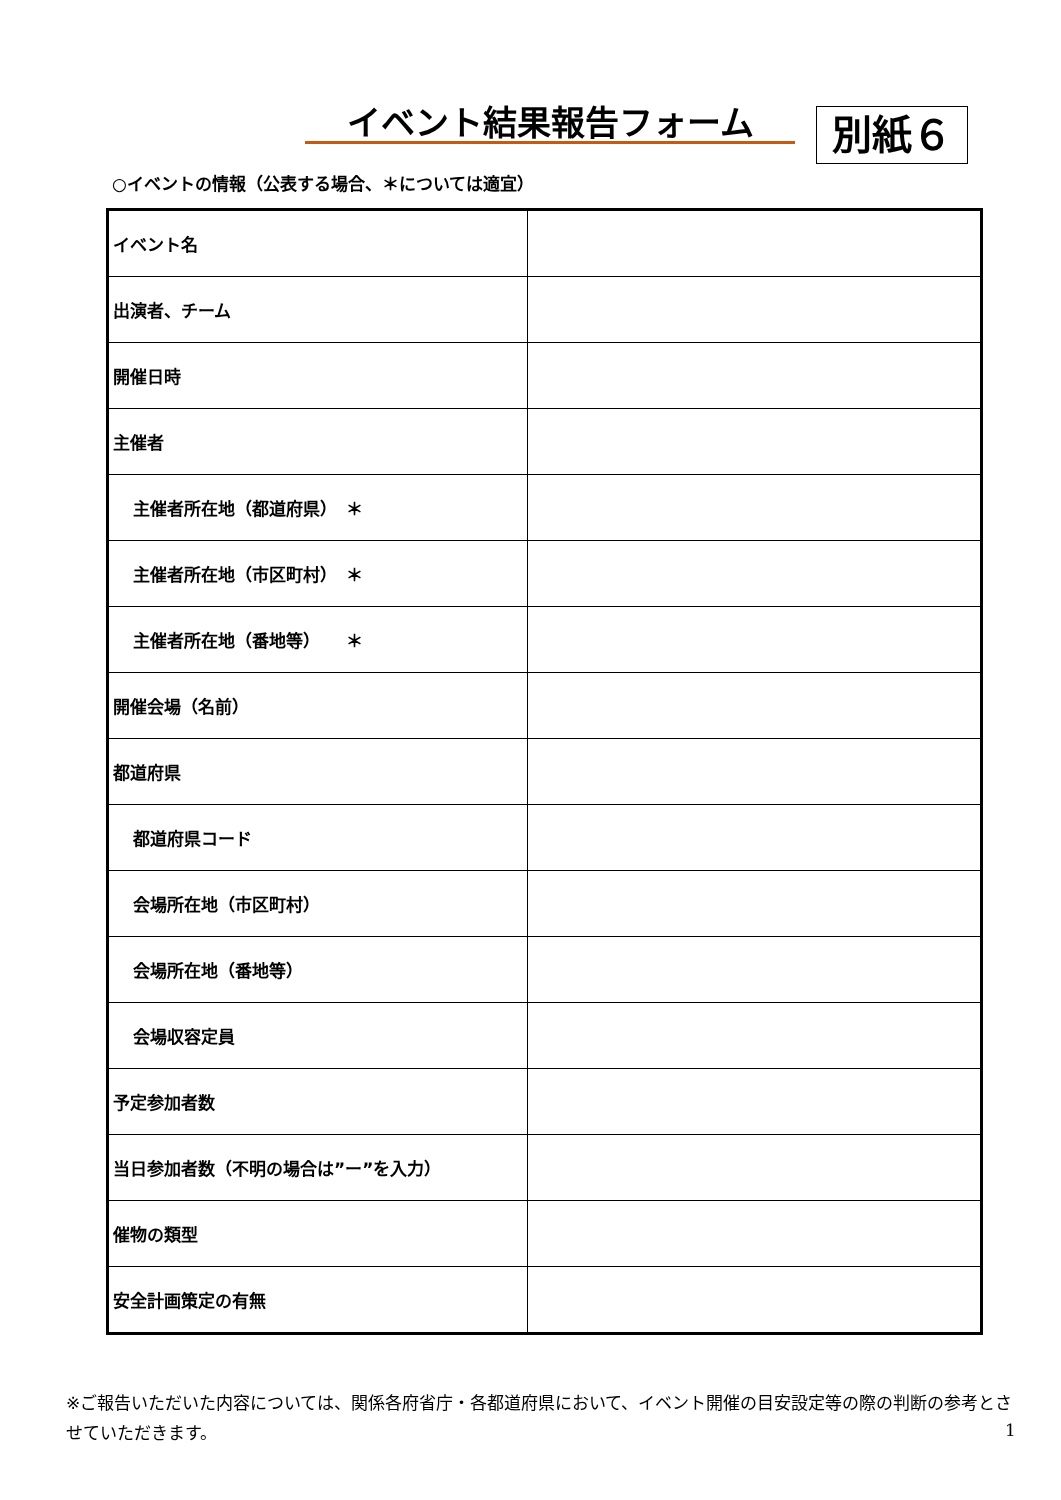イベント結果報告フォーム 別紙６
○イベントの情報（公表する場合、＊については適宜）
| イベント名 | |
| 出演者、チーム | |
| 開催日時 | |
| 主催者 | |
| 主催者所在地（都道府県） ＊ | |
| 主催者所在地（市区町村） ＊ | |
| 主催者所在地（番地等） ＊ | |
| 開催会場（名前） | |
| 都道府県 | |
| 都道府県コード | |
| 会場所在地（市区町村） | |
| 会場所在地（番地等） | |
| 会場収容定員 | |
| 予定参加者数 | |
| 当日参加者数（不明の場合は”ー”を入力） | |
| 催物の類型 | |
| 安全計画策定の有無 | |
※ご報告いただいた内容については、関係各府省庁・各都道府県において、イベント開催の目安設定等の際の判断の参考とさせていただきます。
1